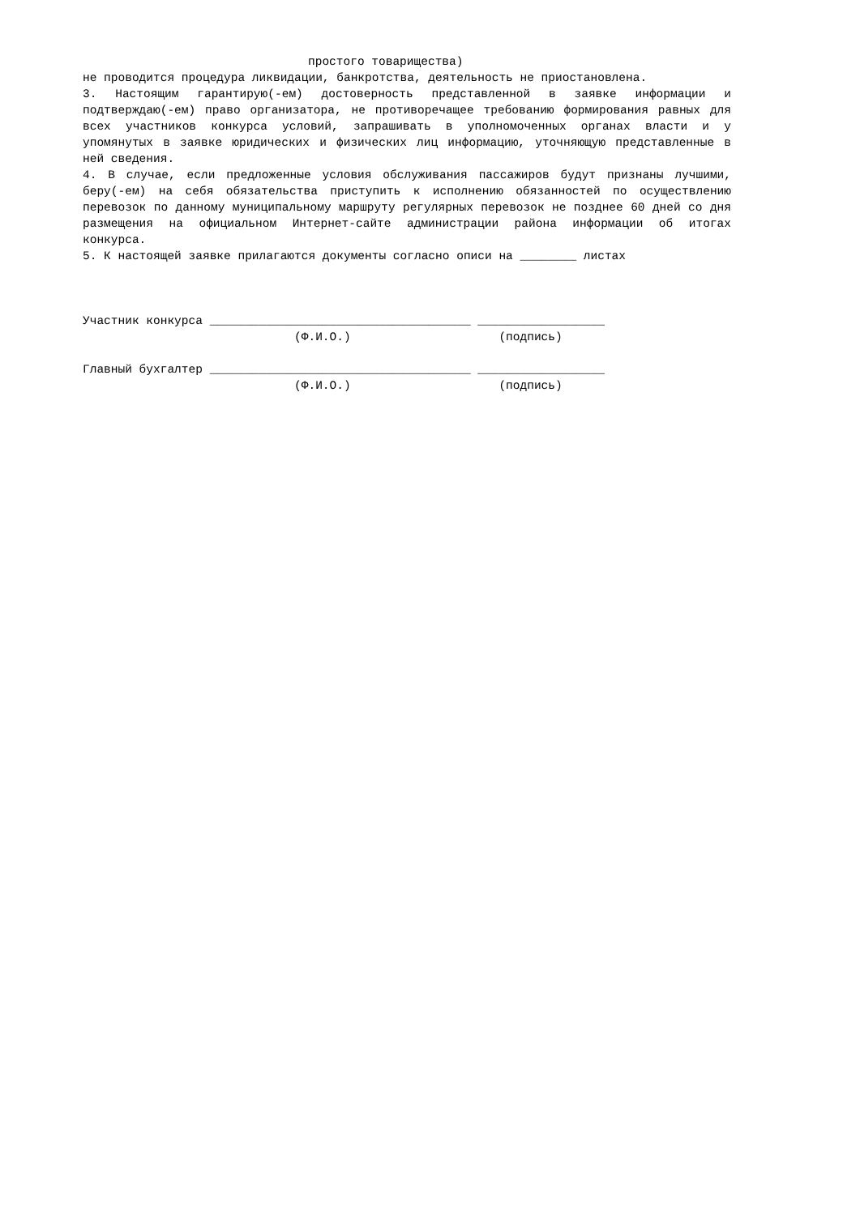простого товарищества)
не проводится процедура ликвидации, банкротства, деятельность не приостановлена.
3. Настоящим гарантирую(-ем) достоверность представленной в заявке информации и подтверждаю(-ем) право организатора, не противоречащее требованию формирования равных для всех участников конкурса условий, запрашивать в уполномоченных органах власти и у упомянутых в заявке юридических и физических лиц информацию, уточняющую представленные в ней сведения.
4. В случае, если предложенные условия обслуживания пассажиров будут признаны лучшими, беру(-ем) на себя обязательства приступить к исполнению обязанностей по осуществлению перевозок по данному муниципальному маршруту регулярных перевозок не позднее 60 дней со дня размещения на официальном Интернет-сайте администрации района информации об итогах конкурса.
5. К настоящей заявке прилагаются документы согласно описи на ________ листах
Участник конкурса _____________________________________ __________________
(Ф.И.О.) (подпись)
Главный бухгалтер _____________________________________ __________________
(Ф.И.О.) (подпись)